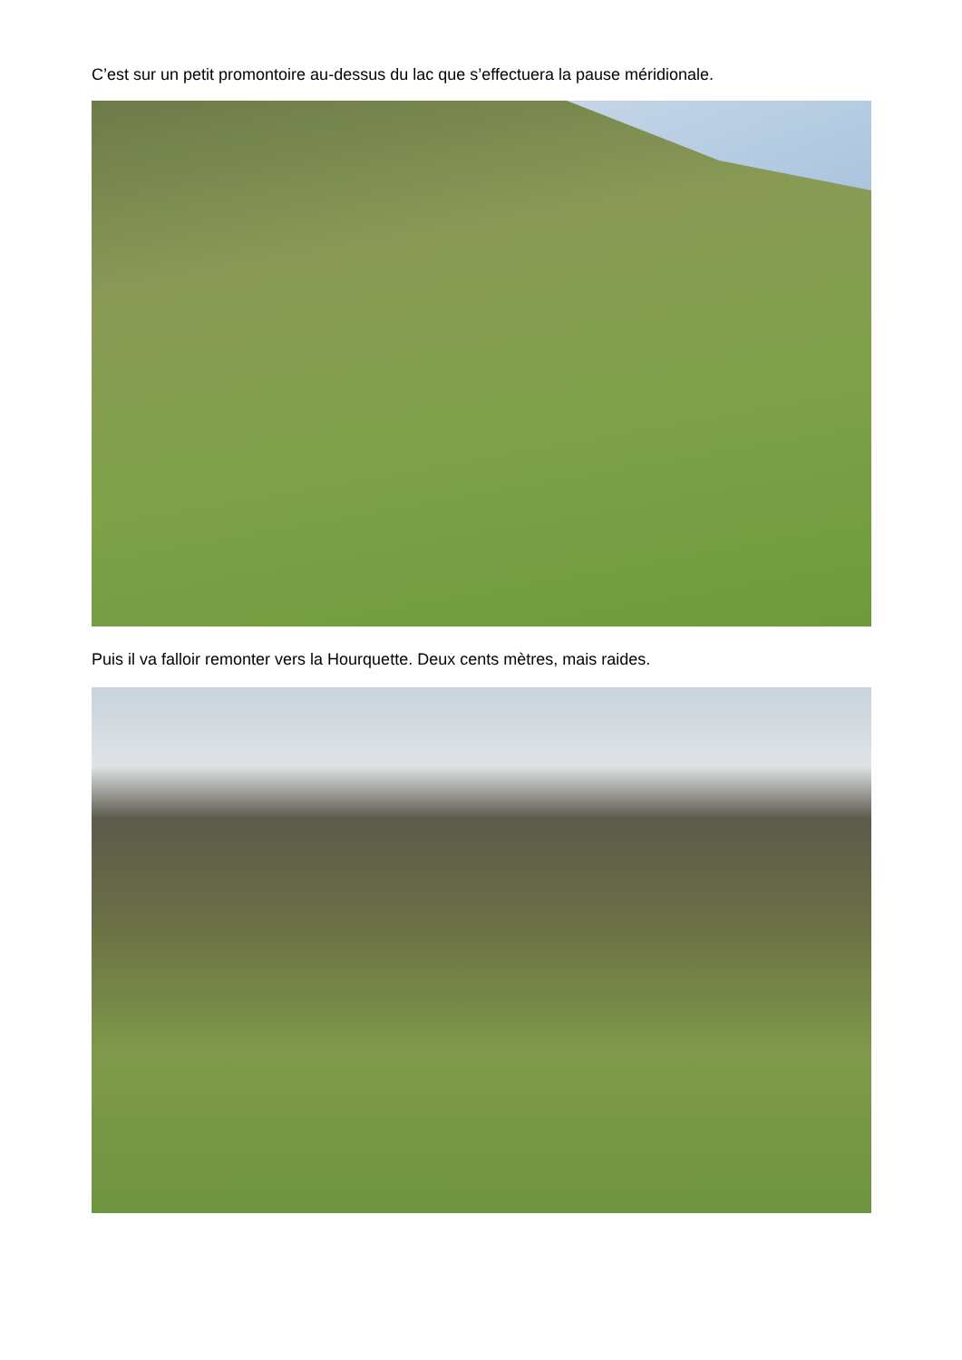C’est sur un petit promontoire au-dessus du lac que s’effectuera la pause méridionale.
Puis il va falloir remonter vers la Hourquette. Deux cents mètres, mais raides.